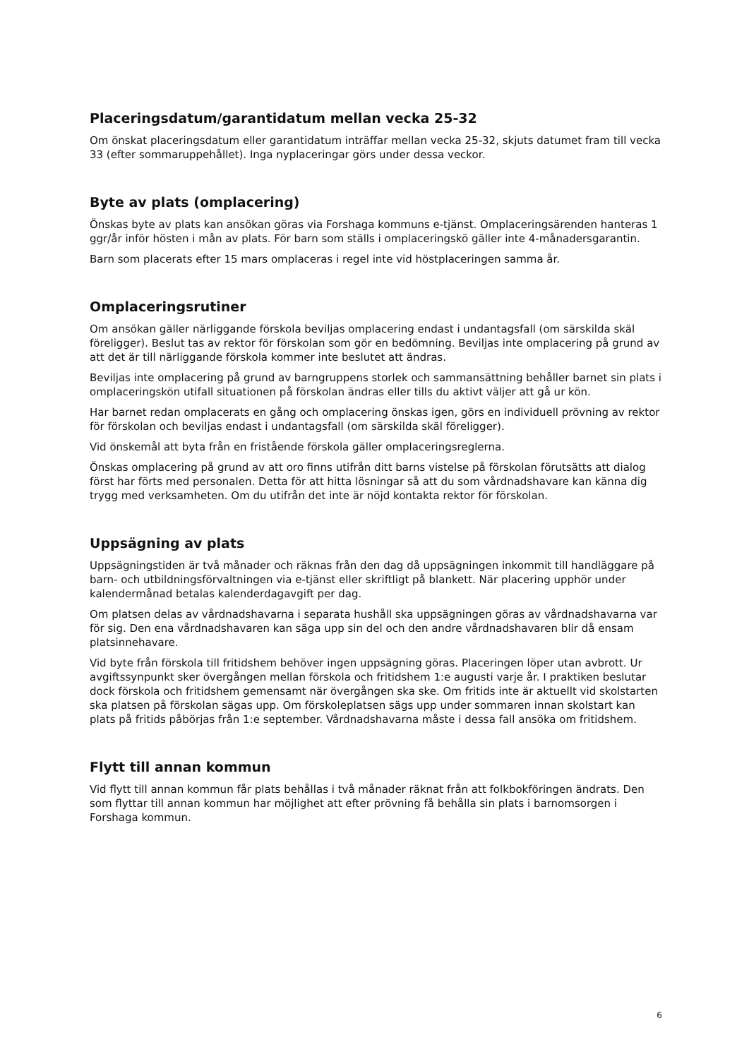Placeringsdatum/garantidatum mellan vecka 25-32
Om önskat placeringsdatum eller garantidatum inträffar mellan vecka 25-32, skjuts datumet fram till vecka 33 (efter sommaruppehållet). Inga nyplaceringar görs under dessa veckor.
Byte av plats (omplacering)
Önskas byte av plats kan ansökan göras via Forshaga kommuns e-tjänst. Omplaceringsärenden hanteras 1 ggr/år inför hösten i mån av plats. För barn som ställs i omplaceringskö gäller inte 4-månadersgarantin.
Barn som placerats efter 15 mars omplaceras i regel inte vid höstplaceringen samma år.
Omplaceringsrutiner
Om ansökan gäller närliggande förskola beviljas omplacering endast i undantagsfall (om särskilda skäl föreligger). Beslut tas av rektor för förskolan som gör en bedömning. Beviljas inte omplacering på grund av att det är till närliggande förskola kommer inte beslutet att ändras.
Beviljas inte omplacering på grund av barngruppens storlek och sammansättning behåller barnet sin plats i omplaceringskön utifall situationen på förskolan ändras eller tills du aktivt väljer att gå ur kön.
Har barnet redan omplacerats en gång och omplacering önskas igen, görs en individuell prövning av rektor för förskolan och beviljas endast i undantagsfall (om särskilda skäl föreligger).
Vid önskemål att byta från en fristående förskola gäller omplaceringsreglerna.
Önskas omplacering på grund av att oro finns utifrån ditt barns vistelse på förskolan förutsätts att dialog först har förts med personalen. Detta för att hitta lösningar så att du som vårdnadshavare kan känna dig trygg med verksamheten. Om du utifrån det inte är nöjd kontakta rektor för förskolan.
Uppsägning av plats
Uppsägningstiden är två månader och räknas från den dag då uppsägningen inkommit till handläggare på barn- och utbildningsförvaltningen via e-tjänst eller skriftligt på blankett. När placering upphör under kalendermånad betalas kalenderdagavgift per dag.
Om platsen delas av vårdnadshavarna i separata hushåll ska uppsägningen göras av vårdnadshavarna var för sig. Den ena vårdnadshavaren kan säga upp sin del och den andre vårdnadshavaren blir då ensam platsinnehavare.
Vid byte från förskola till fritidshem behöver ingen uppsägning göras. Placeringen löper utan avbrott. Ur avgiftssynpunkt sker övergången mellan förskola och fritidshem 1:e augusti varje år. I praktiken beslutar dock förskola och fritidshem gemensamt när övergången ska ske. Om fritids inte är aktuellt vid skolstarten ska platsen på förskolan sägas upp. Om förskoleplatsen sägs upp under sommaren innan skolstart kan plats på fritids påbörjas från 1:e september. Vårdnadshavarna måste i dessa fall ansöka om fritidshem.
Flytt till annan kommun
Vid flytt till annan kommun får plats behållas i två månader räknat från att folkbokföringen ändrats. Den som flyttar till annan kommun har möjlighet att efter prövning få behålla sin plats i barnomsorgen i Forshaga kommun.
6